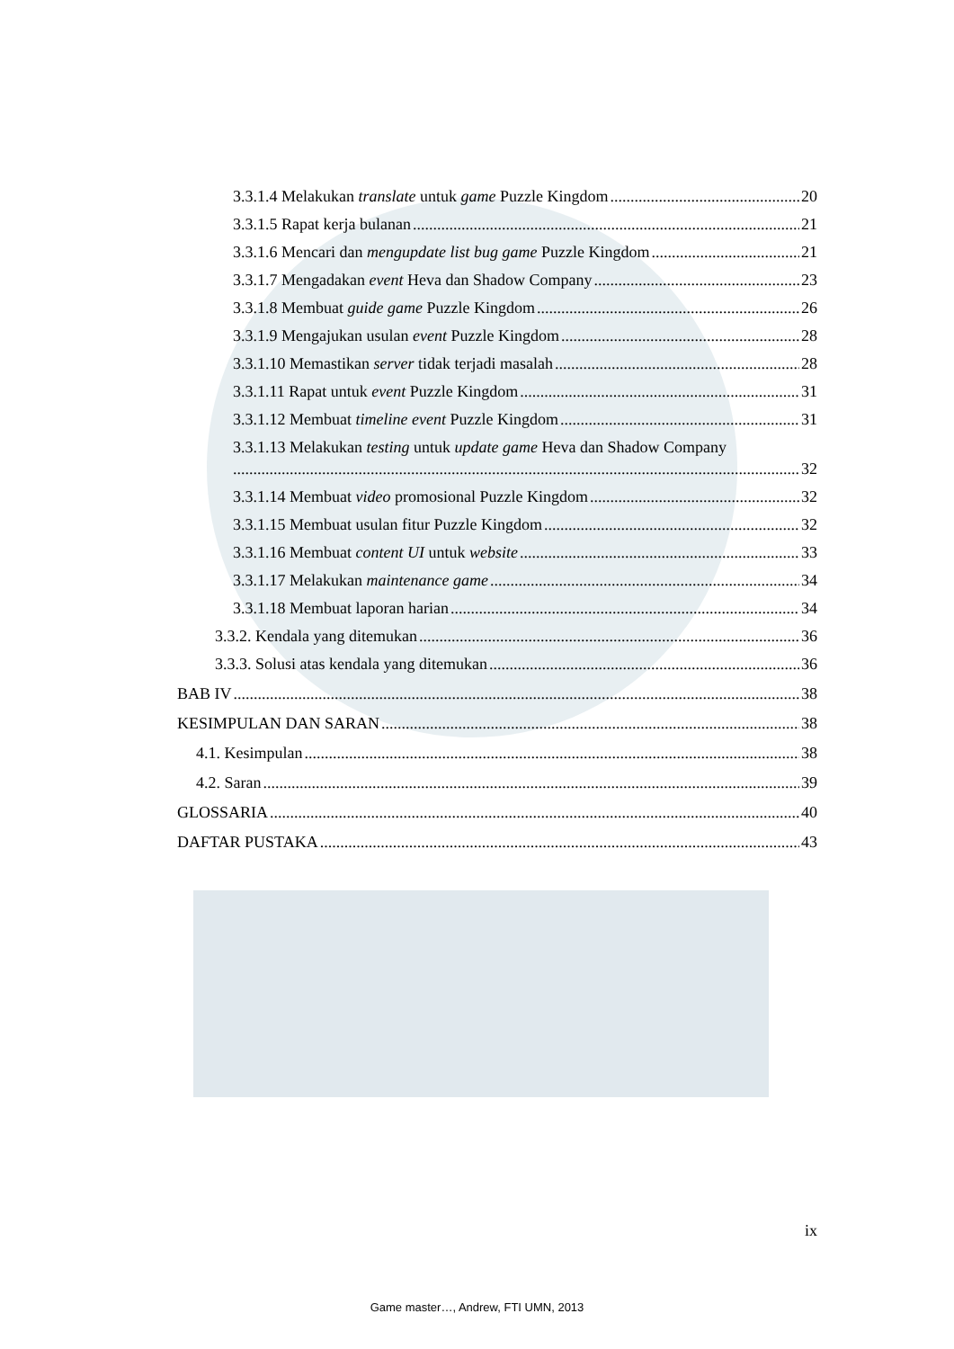3.3.1.4 Melakukan translate untuk game Puzzle Kingdom 20
3.3.1.5 Rapat kerja bulanan 21
3.3.1.6 Mencari dan mengupdate list bug game Puzzle Kingdom 21
3.3.1.7 Mengadakan event Heva dan Shadow Company 23
3.3.1.8 Membuat guide game Puzzle Kingdom 26
3.3.1.9 Mengajukan usulan event Puzzle Kingdom 28
3.3.1.10 Memastikan server tidak terjadi masalah 28
3.3.1.11 Rapat untuk event Puzzle Kingdom 31
3.3.1.12 Membuat timeline event Puzzle Kingdom 31
3.3.1.13 Melakukan testing untuk update game Heva dan Shadow Company
32
3.3.1.14 Membuat video promosional Puzzle Kingdom 32
3.3.1.15 Membuat usulan fitur Puzzle Kingdom 32
3.3.1.16 Membuat content UI untuk website 33
3.3.1.17 Melakukan maintenance game 34
3.3.1.18 Membuat laporan harian 34
3.3.2. Kendala yang ditemukan 36
3.3.3. Solusi atas kendala yang ditemukan 36
BAB IV 38
KESIMPULAN DAN SARAN 38
4.1. Kesimpulan 38
4.2. Saran 39
GLOSSARIA 40
DAFTAR PUSTAKA 43
ix
Game master…, Andrew, FTI UMN, 2013